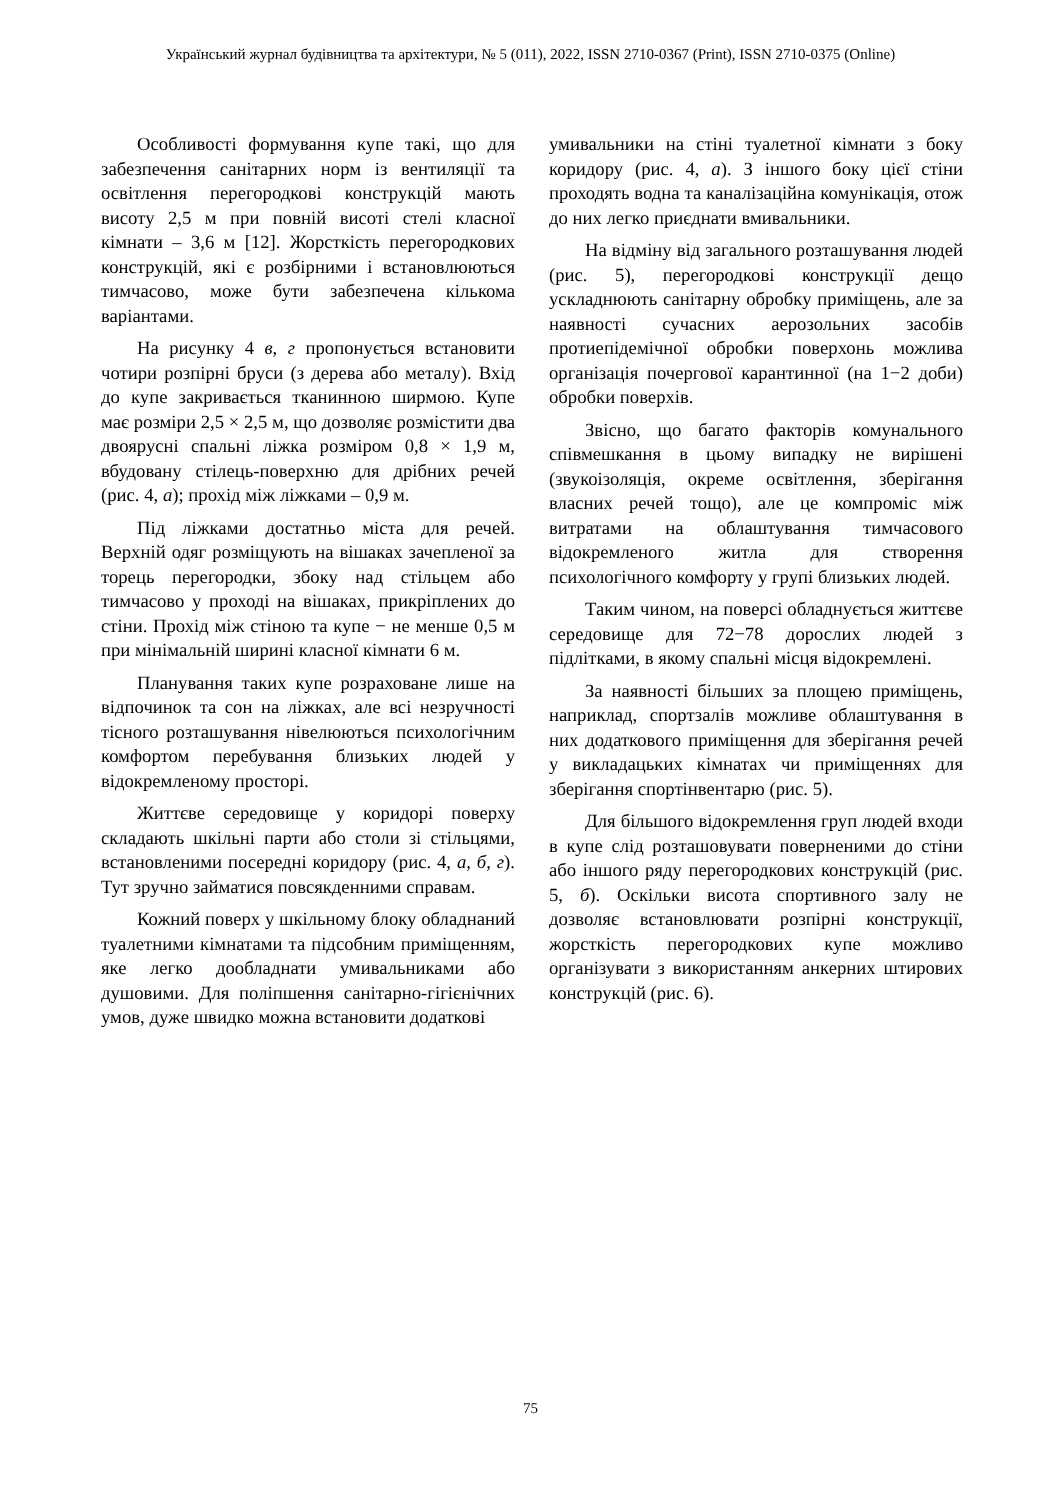Український журнал будівництва та архітектури, № 5 (011), 2022, ISSN 2710-0367 (Print), ISSN 2710-0375 (Online)
Особливості формування купе такі, що для забезпечення санітарних норм із вентиляції та освітлення перегородкові конструкцій мають висоту 2,5 м при повній висоті стелі класної кімнати – 3,6 м [12]. Жорсткість перегородкових конструкцій, які є розбірними і встановлюються тимчасово, може бути забезпечена кількома варіантами.
На рисунку 4 в, г пропонується встановити чотири розпірні бруси (з дерева або металу). Вхід до купе закривається тканинною ширмою. Купе має розміри 2,5 × 2,5 м, що дозволяє розмістити два двоярусні спальні ліжка розміром 0,8 × 1,9 м, вбудовану стілець-поверхню для дрібних речей (рис. 4, а); прохід між ліжками – 0,9 м.
Під ліжками достатньо міста для речей. Верхній одяг розміщують на вішаках зачепленої за торець перегородки, збоку над стільцем або тимчасово у проході на вішаках, прикріплених до стіни. Прохід між стіною та купе − не менше 0,5 м при мінімальній ширині класної кімнати 6 м.
Планування таких купе розраховане лише на відпочинок та сон на ліжках, але всі незручності тісного розташування нівелюються психологічним комфортом перебування близьких людей у відокремленому просторі.
Життєве середовище у коридорі поверху складають шкільні парти або столи зі стільцями, встановленими посередні коридору (рис. 4, а, б, г). Тут зручно займатися повсякденними справам.
Кожний поверх у шкільному блоку обладнаний туалетними кімнатами та підсобним приміщенням, яке легко дообладнати умивальниками або душовими. Для поліпшення санітарно-гігієнічних умов, дуже швидко можна встановити додаткові
умивальники на стіні туалетної кімнати з боку коридору (рис. 4, а). З іншого боку цієї стіни проходять водна та каналізаційна комунікація, отож до них легко приєднати вмивальники.
На відміну від загального розташування людей (рис. 5), перегородкові конструкції дещо ускладнюють санітарну обробку приміщень, але за наявності сучасних аерозольних засобів протиепідемічної обробки поверхонь можлива організація почергової карантинної (на 1−2 доби) обробки поверхів.
Звісно, що багато факторів комунального співмешкання в цьому випадку не вирішені (звукоізоляція, окреме освітлення, зберігання власних речей тощо), але це компроміс між витратами на облаштування тимчасового відокремленого житла для створення психологічного комфорту у групі близьких людей.
Таким чином, на поверсі обладнується життєве середовище для 72−78 дорослих людей з підлітками, в якому спальні місця відокремлені.
За наявності більших за площею приміщень, наприклад, спортзалів можливе облаштування в них додаткового приміщення для зберігання речей у викладацьких кімнатах чи приміщеннях для зберігання спортінвентарю (рис. 5).
Для більшого відокремлення груп людей входи в купе слід розташовувати поверненими до стіни або іншого ряду перегородкових конструкцій (рис. 5, б). Оскільки висота спортивного залу не дозволяє встановлювати розпірні конструкції, жорсткість перегородкових купе можливо організувати з використанням анкерних штирових конструкцій (рис. 6).
75